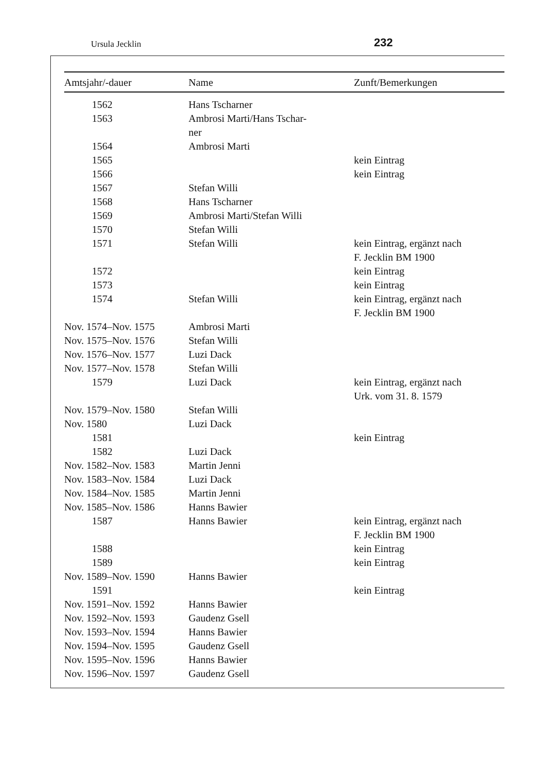Ursula Jecklin 232
| Amtsjahr/-dauer | Name | Zunft/Bemerkungen |
| --- | --- | --- |
| 1562 | Hans Tscharner | |
| 1563 | Ambrosi Marti/Hans Tschar- ner | |
| 1564 | Ambrosi Marti | |
| 1565 | | kein Eintrag |
| 1566 | | kein Eintrag |
| 1567 | Stefan Willi | |
| 1568 | Hans Tscharner | |
| 1569 | Ambrosi Marti/Stefan Willi | |
| 1570 | Stefan Willi | |
| 1571 | Stefan Willi | kein Eintrag, ergänzt nach F. Jecklin BM 1900 |
| 1572 | | kein Eintrag |
| 1573 | | kein Eintrag |
| 1574 | Stefan Willi | kein Eintrag, ergänzt nach F. Jecklin BM 1900 |
| Nov. 1574–Nov. 1575 | Ambrosi Marti | |
| Nov. 1575–Nov. 1576 | Stefan Willi | |
| Nov. 1576–Nov. 1577 | Luzi Dack | |
| Nov. 1577–Nov. 1578 | Stefan Willi | |
| 1579 | Luzi Dack | kein Eintrag, ergänzt nach Urk. vom 31. 8. 1579 |
| Nov. 1579–Nov. 1580 | Stefan Willi | |
| Nov. 1580 | Luzi Dack | |
| 1581 | | kein Eintrag |
| 1582 | Luzi Dack | |
| Nov. 1582–Nov. 1583 | Martin Jenni | |
| Nov. 1583–Nov. 1584 | Luzi Dack | |
| Nov. 1584–Nov. 1585 | Martin Jenni | |
| Nov. 1585–Nov. 1586 | Hanns Bawier | |
| 1587 | Hanns Bawier | kein Eintrag, ergänzt nach F. Jecklin BM 1900 |
| 1588 | | kein Eintrag |
| 1589 | | kein Eintrag |
| Nov. 1589–Nov. 1590 | Hanns Bawier | |
| 1591 | | kein Eintrag |
| Nov. 1591–Nov. 1592 | Hanns Bawier | |
| Nov. 1592–Nov. 1593 | Gaudenz Gsell | |
| Nov. 1593–Nov. 1594 | Hanns Bawier | |
| Nov. 1594–Nov. 1595 | Gaudenz Gsell | |
| Nov. 1595–Nov. 1596 | Hanns Bawier | |
| Nov. 1596–Nov. 1597 | Gaudenz Gsell | |